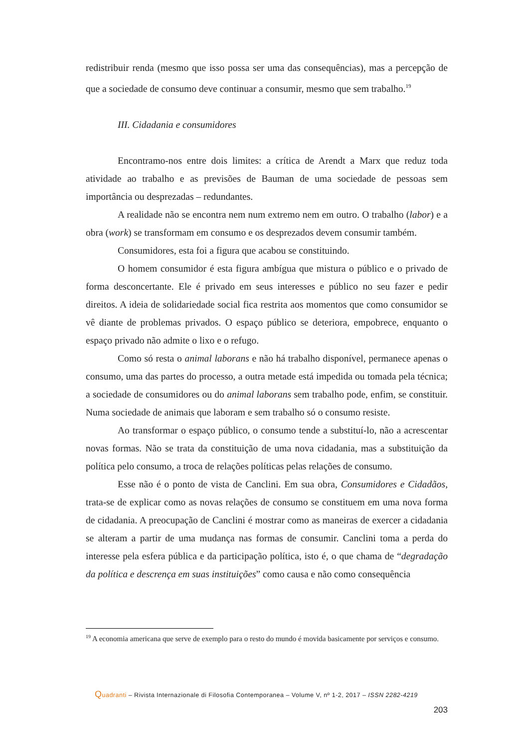redistribuir renda (mesmo que isso possa ser uma das consequências), mas a percepção de que a sociedade de consumo deve continuar a consumir, mesmo que sem trabalho.<sup>19</sup>
III. Cidadania e consumidores
Encontramo-nos entre dois limites: a crítica de Arendt a Marx que reduz toda atividade ao trabalho e as previsões de Bauman de uma sociedade de pessoas sem importância ou desprezadas – redundantes.
A realidade não se encontra nem num extremo nem em outro. O trabalho (labor) e a obra (work) se transformam em consumo e os desprezados devem consumir também.
Consumidores, esta foi a figura que acabou se constituindo.
O homem consumidor é esta figura ambígua que mistura o público e o privado de forma desconcertante. Ele é privado em seus interesses e público no seu fazer e pedir direitos. A ideia de solidariedade social fica restrita aos momentos que como consumidor se vê diante de problemas privados. O espaço público se deteriora, empobrece, enquanto o espaço privado não admite o lixo e o refugo.
Como só resta o animal laborans e não há trabalho disponível, permanece apenas o consumo, uma das partes do processo, a outra metade está impedida ou tomada pela técnica; a sociedade de consumidores ou do animal laborans sem trabalho pode, enfim, se constituir. Numa sociedade de animais que laboram e sem trabalho só o consumo resiste.
Ao transformar o espaço público, o consumo tende a substituí-lo, não a acrescentar novas formas. Não se trata da constituição de uma nova cidadania, mas a substituição da política pelo consumo, a troca de relações políticas pelas relações de consumo.
Esse não é o ponto de vista de Canclini. Em sua obra, Consumidores e Cidadãos, trata-se de explicar como as novas relações de consumo se constituem em uma nova forma de cidadania. A preocupação de Canclini é mostrar como as maneiras de exercer a cidadania se alteram a partir de uma mudança nas formas de consumir. Canclini toma a perda do interesse pela esfera pública e da participação política, isto é, o que chama de “degradação da política e descrença em suas instituições” como causa e não como consequência
<sup>19</sup> A economia americana que serve de exemplo para o resto do mundo é movida basicamente por serviços e consumo.
Quadranti – Rivista Internazionale di Filosofia Contemporanea – Volume V, nº 1-2, 2017 – ISSN 2282-4219
203